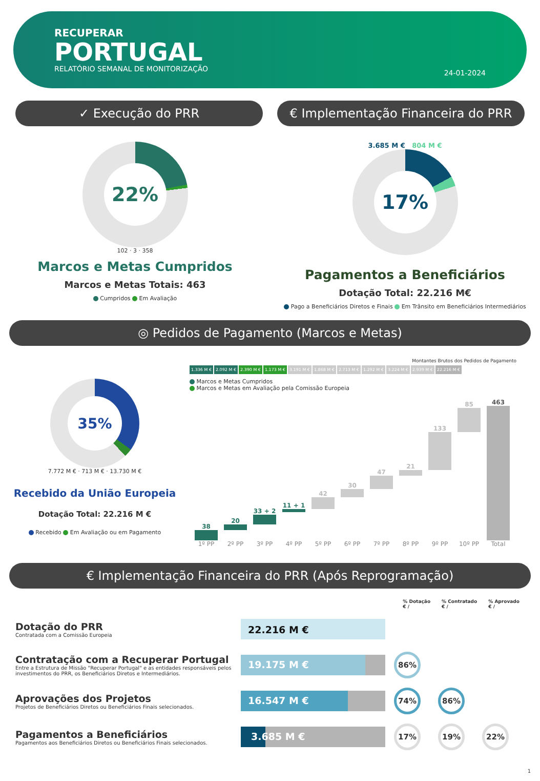RECUPERAR
PORTUGAL
RELATÓRIO SEMANAL DE MONITORIZAÇÃO
24-01-2024
✓ Execução do PRR € Implementação Financeira do PRR
22%
102 · 3 · 358
Marcos e Metas Cumpridos
Marcos e Metas Totais: 463
Cumpridos Em Avaliação
3.685 M € 804 M €
17%
Pagamentos a Beneficiários
Dotação Total: 22.216 M€
Pago a Beneficiários Diretos e Finais Em Trânsito em Beneficiários Intermediários
◎ Pedidos de Pagamento (Marcos e Metas)
35%
7.772 M € · 713 M € · 13.730 M €
Recebido da União Europeia
Dotação Total: 22.216 M €
Recebido Em Avaliação ou em Pagamento
Montantes Brutos dos Pedidos de Pagamento
1.336 M € 2.092 M € 2.390 M € 1.173 M € 3.191 M € 1.868 M € 2.713 M € 1.292 M € 3.224 M € 2.939 M € 22.216 M €
Marcos e Metas Cumpridos
Marcos e Metas em Avaliação pela Comissão Europeia
38
20
33 + 2
11 + 1
42
30
47
21
133
85
463
1º PP 2º PP 3º PP 4º PP 5º PP 6º PP 7º PP 8º PP 9º PP 10º PP Total
€ Implementação Financeira do PRR (Após Reprogramação)
% Dotação
€ /% Contratado
€ /% Aprovado
€ /
Dotação do PRR
Contratada com a Comissão Europeia
22.216 M €
Contratação com a Recuperar Portugal
Entre a Estrutura de Missão "Recuperar Portugal" e as entidades responsáveis pelos investimentos do PRR, os Beneficiários Diretos e Intermediários.
19.175 M €
86%
Aprovações dos Projetos
Projetos de Beneficiários Diretos ou Beneficiários Finais selecionados.
16.547 M €
74% 86%
Pagamentos a Beneficiários
Pagamentos aos Beneficiários Diretos ou Beneficiários Finais selecionados.
3.685 M €
17% 19% 22%
1